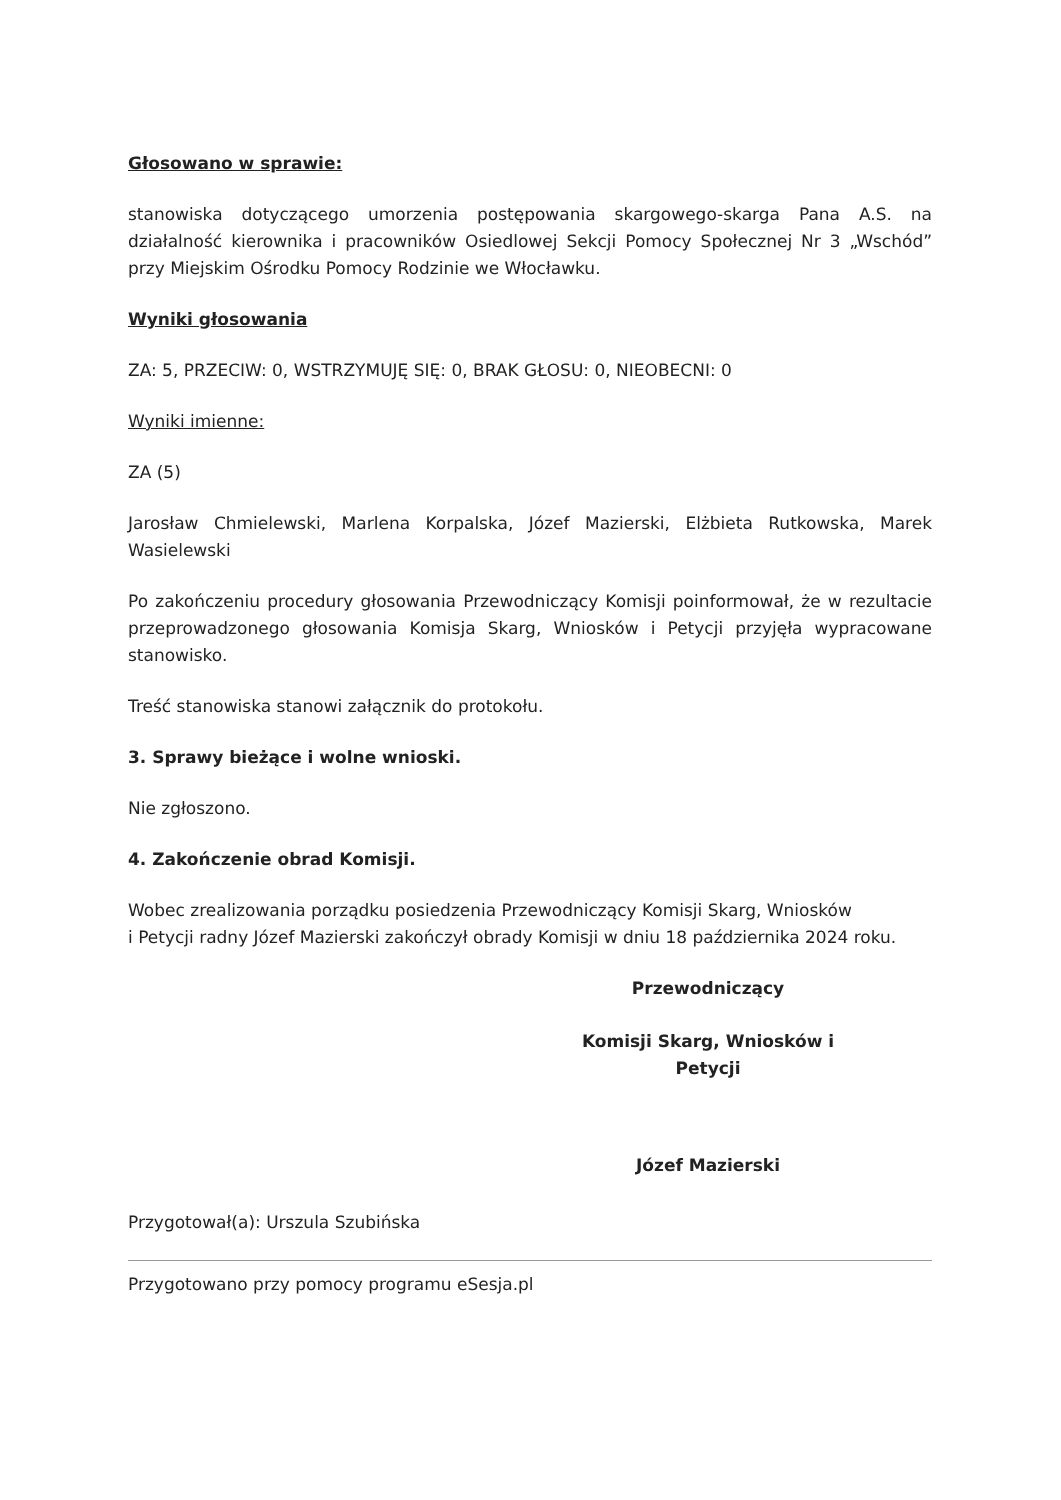Głosowano w sprawie:
stanowiska dotyczącego umorzenia postępowania skargowego-skarga Pana A.S. na działalność kierownika i pracowników Osiedlowej Sekcji Pomocy Społecznej Nr 3 „Wschód” przy Miejskim Ośrodku Pomocy Rodzinie we Włocławku.
Wyniki głosowania
ZA: 5, PRZECIW: 0, WSTRZYMUJĘ SIĘ: 0, BRAK GŁOSU: 0, NIEOBECNI: 0
Wyniki imienne:
ZA (5)
Jarosław Chmielewski, Marlena Korpalska, Józef Mazierski, Elżbieta Rutkowska, Marek Wasielewski
Po zakończeniu procedury głosowania Przewodniczący Komisji poinformował, że w rezultacie przeprowadzonego głosowania Komisja Skarg, Wniosków i Petycji przyjęła wypracowane stanowisko.
Treść stanowiska stanowi załącznik do protokołu.
3. Sprawy bieżące i wolne wnioski.
Nie zgłoszono.
4. Zakończenie obrad Komisji.
Wobec zrealizowania porządku posiedzenia Przewodniczący Komisji Skarg, Wniosków
i Petycji radny Józef Mazierski zakończył obrady Komisji w dniu 18 października 2024 roku.
Przewodniczący
Komisji Skarg, Wniosków i Petycji
Józef Mazierski
Przygotował(a): Urszula Szubińska
Przygotowano przy pomocy programu eSesja.pl